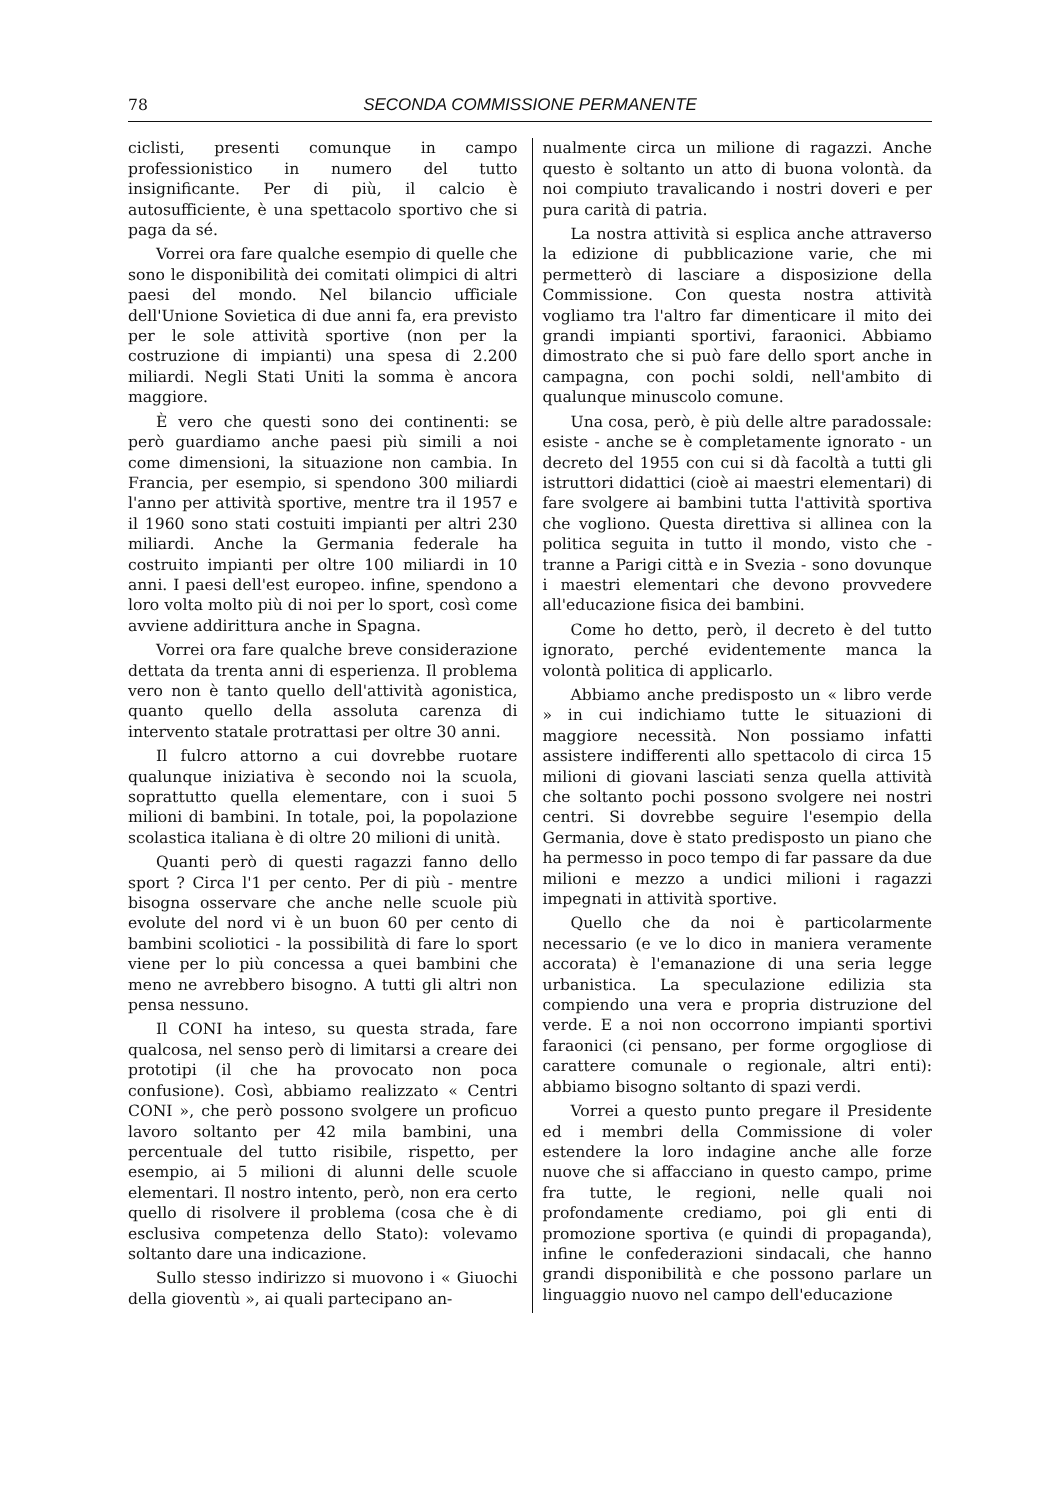78 SECONDA COMMISSIONE PERMANENTE
ciclisti, presenti comunque in campo professionistico in numero del tutto insignificante. Per di più, il calcio è autosufficiente, è una spettacolo sportivo che si paga da sé.
Vorrei ora fare qualche esempio di quelle che sono le disponibilità dei comitati olimpici di altri paesi del mondo. Nel bilancio ufficiale dell'Unione Sovietica di due anni fa, era previsto per le sole attività sportive (non per la costruzione di impianti) una spesa di 2.200 miliardi. Negli Stati Uniti la somma è ancora maggiore.
È vero che questi sono dei continenti: se però guardiamo anche paesi più simili a noi come dimensioni, la situazione non cambia. In Francia, per esempio, si spendono 300 miliardi l'anno per attività sportive, mentre tra il 1957 e il 1960 sono stati costuiti impianti per altri 230 miliardi. Anche la Germania federale ha costruito impianti per oltre 100 miliardi in 10 anni. I paesi dell'est europeo. infine, spendono a loro volta molto più di noi per lo sport, così come avviene addirittura anche in Spagna.
Vorrei ora fare qualche breve considerazione dettata da trenta anni di esperienza. Il problema vero non è tanto quello dell'attività agonistica, quanto quello della assoluta carenza di intervento statale protrattasi per oltre 30 anni.
Il fulcro attorno a cui dovrebbe ruotare qualunque iniziativa è secondo noi la scuola, soprattutto quella elementare, con i suoi 5 milioni di bambini. In totale, poi, la popolazione scolastica italiana è di oltre 20 milioni di unità.
Quanti però di questi ragazzi fanno dello sport ? Circa l'1 per cento. Per di più - mentre bisogna osservare che anche nelle scuole più evolute del nord vi è un buon 60 per cento di bambini scoliotici - la possibilità di fare lo sport viene per lo più concessa a quei bambini che meno ne avrebbero bisogno. A tutti gli altri non pensa nessuno.
Il CONI ha inteso, su questa strada, fare qualcosa, nel senso però di limitarsi a creare dei prototipi (il che ha provocato non poca confusione). Così, abbiamo realizzato « Centri CONI », che però possono svolgere un proficuo lavoro soltanto per 42 mila bambini, una percentuale del tutto risibile, rispetto, per esempio, ai 5 milioni di alunni delle scuole elementari. Il nostro intento, però, non era certo quello di risolvere il problema (cosa che è di esclusiva competenza dello Stato): volevamo soltanto dare una indicazione.
Sullo stesso indirizzo si muovono i « Giuochi della gioventù », ai quali partecipano an-
nualmente circa un milione di ragazzi. Anche questo è soltanto un atto di buona volontà. da noi compiuto travalicando i nostri doveri e per pura carità di patria.
La nostra attività si esplica anche attraverso la edizione di pubblicazione varie, che mi permetterò di lasciare a disposizione della Commissione. Con questa nostra attività vogliamo tra l'altro far dimenticare il mito dei grandi impianti sportivi, faraonici. Abbiamo dimostrato che si può fare dello sport anche in campagna, con pochi soldi, nell'ambito di qualunque minuscolo comune.
Una cosa, però, è più delle altre paradossale: esiste - anche se è completamente ignorato - un decreto del 1955 con cui si dà facoltà a tutti gli istruttori didattici (cioè ai maestri elementari) di fare svolgere ai bambini tutta l'attività sportiva che vogliono. Questa direttiva si allinea con la politica seguita in tutto il mondo, visto che - tranne a Parigi città e in Svezia - sono dovunque i maestri elementari che devono provvedere all'educazione fisica dei bambini.
Come ho detto, però, il decreto è del tutto ignorato, perché evidentemente manca la volontà politica di applicarlo.
Abbiamo anche predisposto un « libro verde » in cui indichiamo tutte le situazioni di maggiore necessità. Non possiamo infatti assistere indifferenti allo spettacolo di circa 15 milioni di giovani lasciati senza quella attività che soltanto pochi possono svolgere nei nostri centri. Si dovrebbe seguire l'esempio della Germania, dove è stato predisposto un piano che ha permesso in poco tempo di far passare da due milioni e mezzo a undici milioni i ragazzi impegnati in attività sportive.
Quello che da noi è particolarmente necessario (e ve lo dico in maniera veramente accorata) è l'emanazione di una seria legge urbanistica. La speculazione edilizia sta compiendo una vera e propria distruzione del verde. E a noi non occorrono impianti sportivi faraonici (ci pensano, per forme orgogliose di carattere comunale o regionale, altri enti): abbiamo bisogno soltanto di spazi verdi.
Vorrei a questo punto pregare il Presidente ed i membri della Commissione di voler estendere la loro indagine anche alle forze nuove che si affacciano in questo campo, prime fra tutte, le regioni, nelle quali noi profondamente crediamo, poi gli enti di promozione sportiva (e quindi di propaganda), infine le confederazioni sindacali, che hanno grandi disponibilità e che possono parlare un linguaggio nuovo nel campo dell'educazione